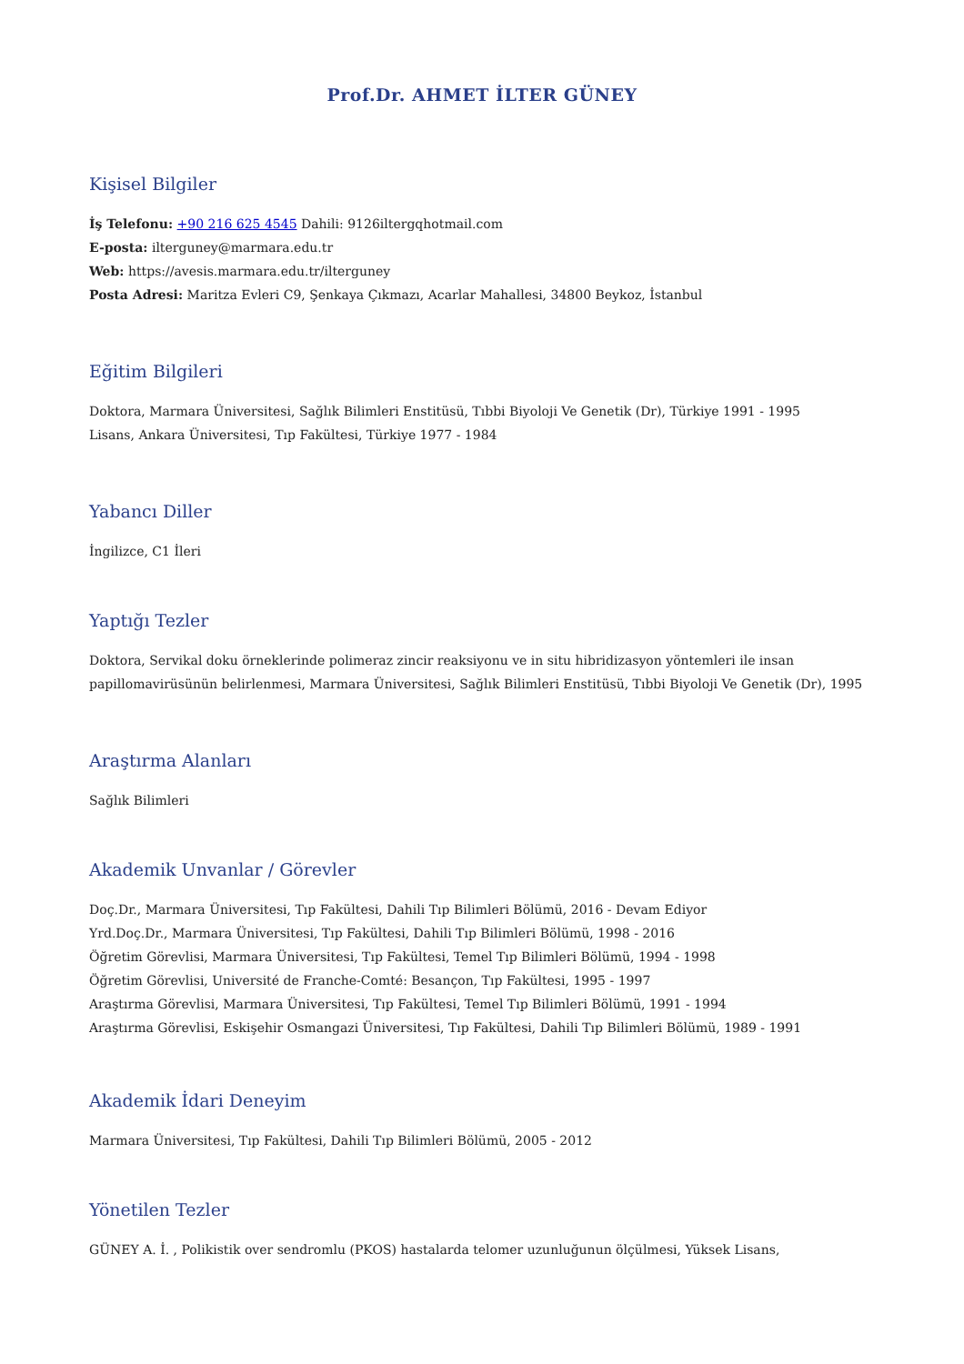Prof.Dr. AHMET İLTER GÜNEY
Kişisel Bilgiler
İş Telefonu: +90 216 625 4545 Dahili: 9126iltergqhotmail.com
E-posta: ilterguney@marmara.edu.tr
Web: https://avesis.marmara.edu.tr/ilterguney
Posta Adresi: Maritza Evleri C9, Şenkaya Çıkmazı, Acarlar Mahallesi, 34800 Beykoz, İstanbul
Eğitim Bilgileri
Doktora, Marmara Üniversitesi, Sağlık Bilimleri Enstitüsü, Tıbbi Biyoloji Ve Genetik (Dr), Türkiye 1991 - 1995
Lisans, Ankara Üniversitesi, Tıp Fakültesi, Türkiye 1977 - 1984
Yabancı Diller
İngilizce, C1 İleri
Yaptığı Tezler
Doktora, Servikal doku örneklerinde polimeraz zincir reaksiyonu ve in situ hibridizasyon yöntemleri ile insan papillomavirüsünün belirlenmesi, Marmara Üniversitesi, Sağlık Bilimleri Enstitüsü, Tıbbi Biyoloji Ve Genetik (Dr), 1995
Araştırma Alanları
Sağlık Bilimleri
Akademik Unvanlar / Görevler
Doç.Dr., Marmara Üniversitesi, Tıp Fakültesi, Dahili Tıp Bilimleri Bölümü, 2016 - Devam Ediyor
Yrd.Doç.Dr., Marmara Üniversitesi, Tıp Fakültesi, Dahili Tıp Bilimleri Bölümü, 1998 - 2016
Öğretim Görevlisi, Marmara Üniversitesi, Tıp Fakültesi, Temel Tıp Bilimleri Bölümü, 1994 - 1998
Öğretim Görevlisi, Université de Franche-Comté: Besançon, Tıp Fakültesi, 1995 - 1997
Araştırma Görevlisi, Marmara Üniversitesi, Tıp Fakültesi, Temel Tıp Bilimleri Bölümü, 1991 - 1994
Araştırma Görevlisi, Eskişehir Osmangazi Üniversitesi, Tıp Fakültesi, Dahili Tıp Bilimleri Bölümü, 1989 - 1991
Akademik İdari Deneyim
Marmara Üniversitesi, Tıp Fakültesi, Dahili Tıp Bilimleri Bölümü, 2005 - 2012
Yönetilen Tezler
GÜNEY A. İ. , Polikistik over sendromlu (PKOS) hastalarda telomer uzunluğunun ölçülmesi, Yüksek Lisans,